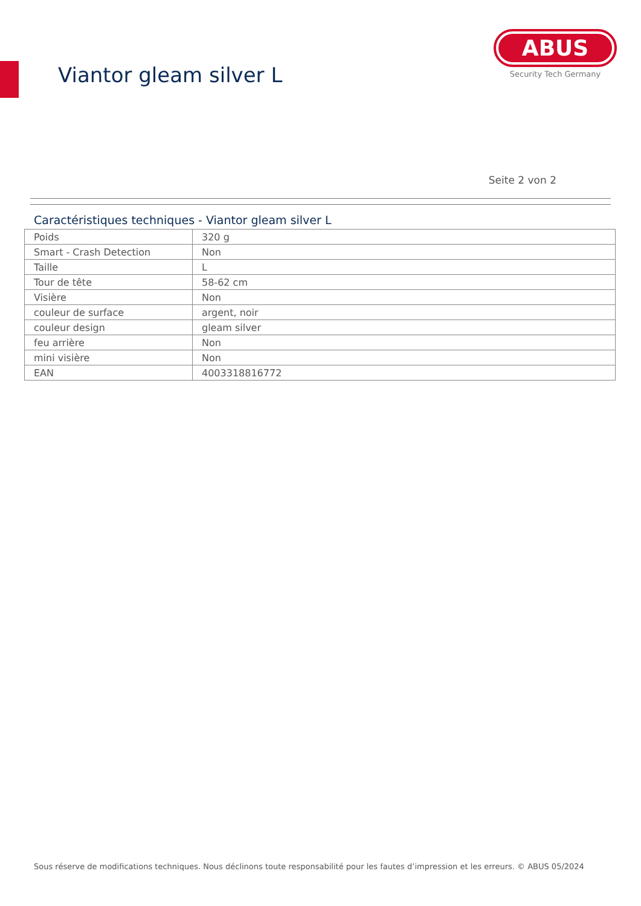Viantor gleam silver L
ABUS
Security Tech Germany
Seite 2 von 2
Caractéristiques techniques - Viantor gleam silver L
| Poids | 320 g |
| Smart - Crash Detection | Non |
| Taille | L |
| Tour de tête | 58-62 cm |
| Visière | Non |
| couleur de surface | argent, noir |
| couleur design | gleam silver |
| feu arrière | Non |
| mini visière | Non |
| EAN | 4003318816772 |
Sous réserve de modifications techniques. Nous déclinons toute responsabilité pour les fautes d’impression et les erreurs. © ABUS 05/2024